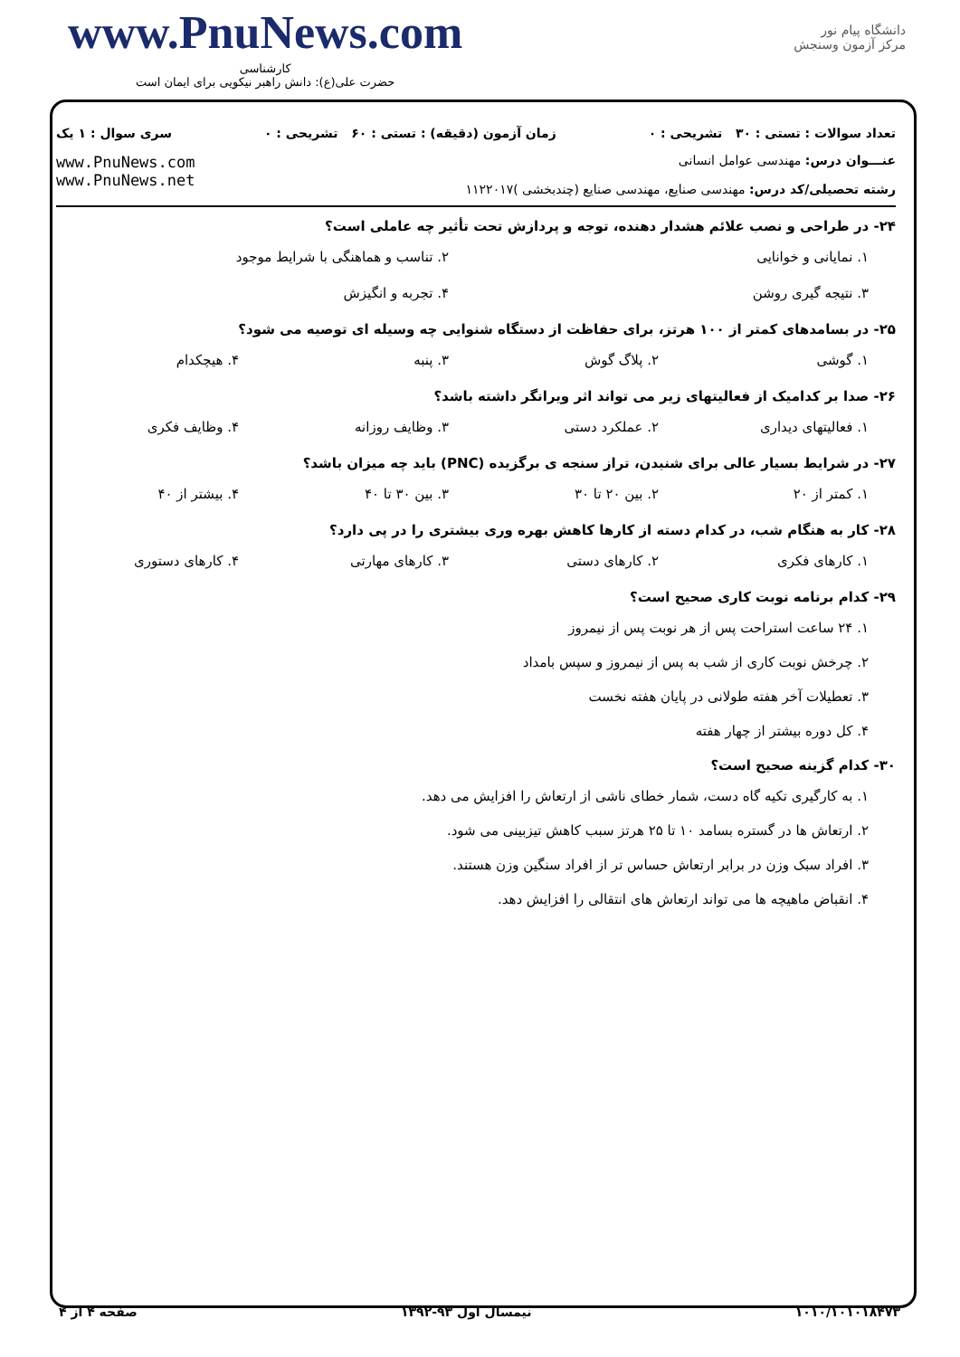www.PnuNews.com
کارشناسی
حضرت علی(ع): دانش راهبر نیکویی برای ایمان است
دانشگاه پیام نور
مرکز آزمون وسنجش
تعداد سوالات : تستی : ۳۰ تشریحی : ۰ زمان آزمون (دقیقه) : تستی : ۶۰ تشریحی : ۰ سری سوال : ۱ یک
عنـــوان درس: مهندسی عوامل انسانی
رشته تحصیلی/کد درس: مهندسی صنایع، مهندسی صنایع (چندبخشی )۱۱۲۲۰۱۷
www.PnuNews.com
www.PnuNews.net
۲۴- در طراحی و نصب علائم هشدار دهنده، توجه و پردازش تحت تأثیر چه عاملی است؟
۱. نمایانی و خوانایی ۲. تناسب و هماهنگی با شرایط موجود
۳. نتیجه گیری روشن ۴. تجربه و انگیزش
۲۵- در بسامدهای کمتر از ۱۰۰ هرتز، برای حفاظت از دستگاه شنوایی چه وسیله ای توصیه می شود؟
۱. گوشی ۲. پلاگ گوش ۳. پنبه ۴. هیچکدام
۲۶- صدا بر کدامیک از فعالیتهای زیر می تواند اثر ویرانگر داشته باشد؟
۱. فعالیتهای دیداری ۲. عملکرد دستی ۳. وظایف روزانه ۴. وظایف فکری
۲۷- در شرایط بسیار عالی برای شنیدن، تراز سنجه ی برگزیده (PNC) باید چه میزان باشد؟
۱. کمتر از ۲۰ ۲. بین ۲۰ تا ۳۰ ۳. بین ۳۰ تا ۴۰ ۴. بیشتر از ۴۰
۲۸- کار به هنگام شب، در کدام دسته از کارها کاهش بهره وری بیشتری را در پی دارد؟
۱. کارهای فکری ۲. کارهای دستی ۳. کارهای مهارتی ۴. کارهای دستوری
۲۹- کدام برنامه نوبت کاری صحیح است؟
۱. ۲۴ ساعت استراحت پس از هر نوبت پس از نیمروز
۲. چرخش نوبت کاری از شب به پس از نیمروز و سپس بامداد
۳. تعطیلات آخر هفته طولانی در پایان هفته نخست
۴. کل دوره بیشتر از چهار هفته
۳۰- کدام گزینه صحیح است؟
۱. به کارگیری تکیه گاه دست، شمار خطای ناشی از ارتعاش را افزایش می دهد.
۲. ارتعاش ها در گستره بسامد ۱۰ تا ۲۵ هرتز سبب کاهش تیزبینی می شود.
۳. افراد سبک وزن در برابر ارتعاش حساس تر از افراد سنگین وزن هستند.
۴. انقباض ماهیچه ها می تواند ارتعاش های انتقالی را افزایش دهد.
۱۰۱۰/۱۰۱۰۱۸۴۷۳ نیمسال اول ۹۳-۱۳۹۲ صفحه ۴ از ۴